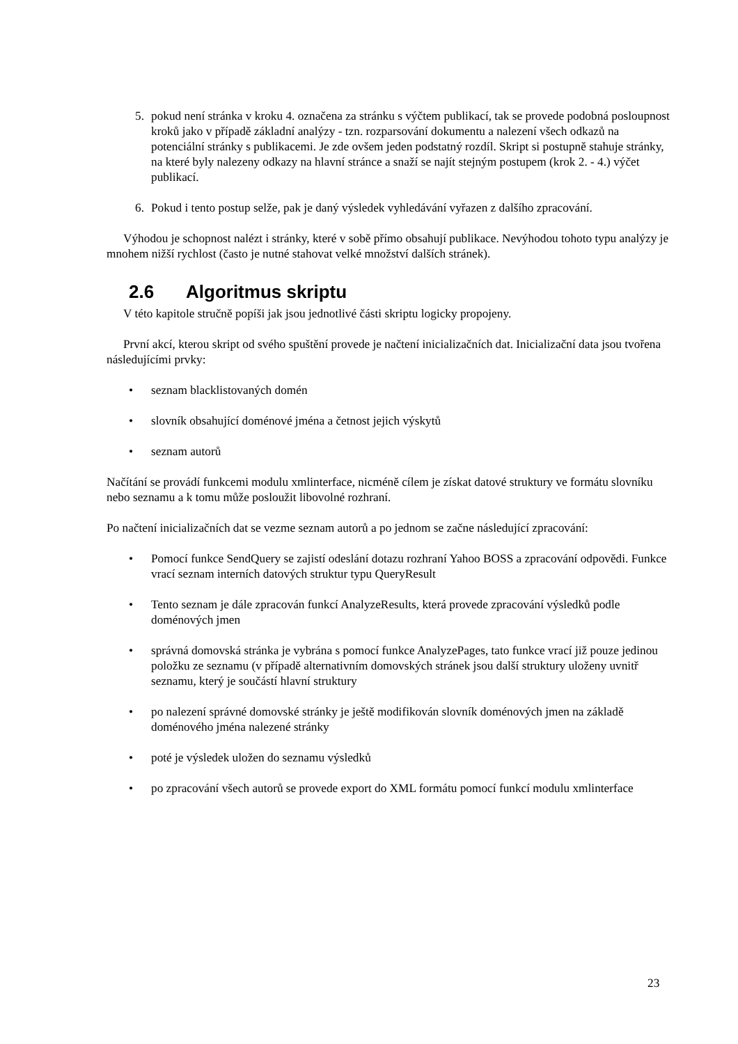5. pokud není stránka v kroku 4. označena za stránku s výčtem publikací, tak se provede podobná posloupnost kroků jako v případě základní analýzy - tzn. rozparsování dokumentu a nalezení všech odkazů na potenciální stránky s publikacemi. Je zde ovšem jeden podstatný rozdíl. Skript si postupně stahuje stránky, na které byly nalezeny odkazy na hlavní stránce a snaží se najít stejným postupem (krok 2. - 4.) výčet publikací.
6. Pokud i tento postup selže, pak je daný výsledek vyhledávání vyřazen z dalšího zpracování.
Výhodou je schopnost nalézt i stránky, které v sobě přímo obsahují publikace. Nevýhodou tohoto typu analýzy je mnohem nižší rychlost (často je nutné stahovat velké množství dalších stránek).
2.6 Algoritmus skriptu
V této kapitole stručně popíši jak jsou jednotlivé části skriptu logicky propojeny.
První akcí, kterou skript od svého spuštění provede je načtení inicializačních dat. Inicializační data jsou tvořena následujícími prvky:
• seznam blacklistovaných domén
• slovník obsahující doménové jména a četnost jejich výskytů
• seznam autorů
Načítání se provádí funkcemi modulu xmlinterface, nicméně cílem je získat datové struktury ve formátu slovníku nebo seznamu a k tomu může posloužit libovolné rozhraní.
Po načtení inicializačních dat se vezme seznam autorů a po jednom se začne následující zpracování:
• Pomocí funkce SendQuery se zajistí odeslání dotazu rozhraní Yahoo BOSS a zpracování odpovědi. Funkce vrací seznam interních datových struktur typu QueryResult
• Tento seznam je dále zpracován funkcí AnalyzeResults, která provede zpracování výsledků podle doménových jmen
• správná domovská stránka je vybrána s pomocí funkce AnalyzePages, tato funkce vrací již pouze jedinou položku ze seznamu (v případě alternativním domovských stránek jsou další struktury uloženy uvnitř seznamu, který je součástí hlavní struktury
• po nalezení správné domovské stránky je ještě modifikován slovník doménových jmen na základě doménového jména nalezené stránky
• poté je výsledek uložen do seznamu výsledků
• po zpracování všech autorů se provede export do XML formátu pomocí funkcí modulu xmlinterface
23